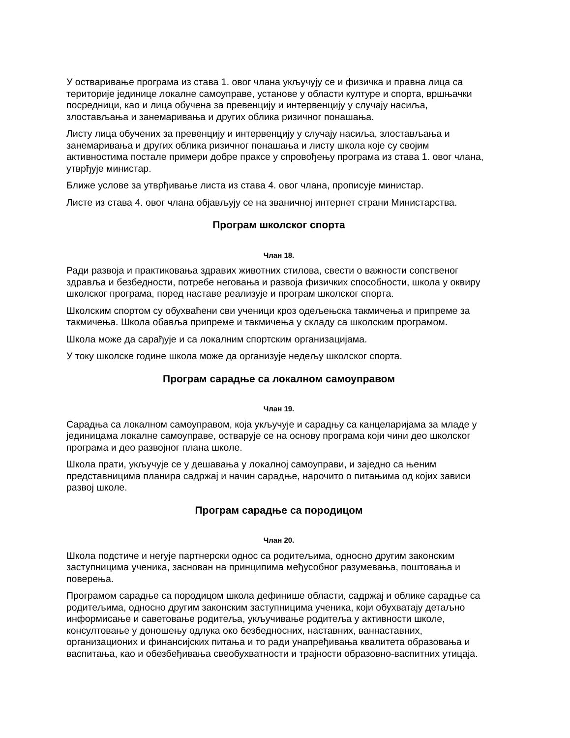У остваривање програма из става 1. овог члана укључују се и физичка и правна лица са територије јединице локалне самоуправе, установе у области културе и спорта, вршњачки посредници, као и лица обучена за превенцију и интервенцију у случају насиља, злостављања и занемаривања и других облика ризичног понашања.
Листу лица обучених за превенцију и интервенцију у случају насиља, злостављања и занемаривања и других облика ризичног понашања и листу школа које су својим активностима постале примери добре праксе у спровођењу програма из става 1. овог члана, утврђује министар.
Ближе услове за утврђивање листа из става 4. овог члана, прописује министар.
Листе из става 4. овог члана објављују се на званичној интернет страни Министарства.
Програм школског спорта
Члан 18.
Ради развоја и практиковања здравих животних стилова, свести о важности сопственог здравља и безбедности, потребе неговања и развоја физичких способности, школа у оквиру школског програма, поред наставе реализује и програм школског спорта.
Школским спортом су обухваћени сви ученици кроз одељењска такмичења и припреме за такмичења. Школа обавља припреме и такмичења у складу са школским програмом.
Школа може да сарађује и са локалним спортским организацијама.
У току школске године школа може да организује недељу школског спорта.
Програм сарадње са локалном самоуправом
Члан 19.
Сарадња са локалном самоуправом, која укључује и сарадњу са канцеларијама за младе у јединицама локалне самоуправе, остварује се на основу програма који чини део школског програма и део развојног плана школе.
Школа прати, укључује се у дешавања у локалној самоуправи, и заједно са њеним представницима планира садржај и начин сарадње, нарочито о питањима од којих зависи развој школе.
Програм сарадње са породицом
Члан 20.
Школа подстиче и негује партнерски однос са родитељима, односно другим законским заступницима ученика, заснован на принципима међусобног разумевања, поштовања и поверења.
Програмом сарадње са породицом школа дефинише области, садржај и облике сарадње са родитељима, односно другим законским заступницима ученика, који обухватају детаљно информисање и саветовање родитеља, укључивање родитеља у активности школе, консултовање у доношењу одлука око безбедносних, наставних, ваннаставних, организационих и финансијских питања и то ради унапређивања квалитета образовања и васпитања, као и обезбеђивања свеобухватности и трајности образовно-васпитних утицаја.